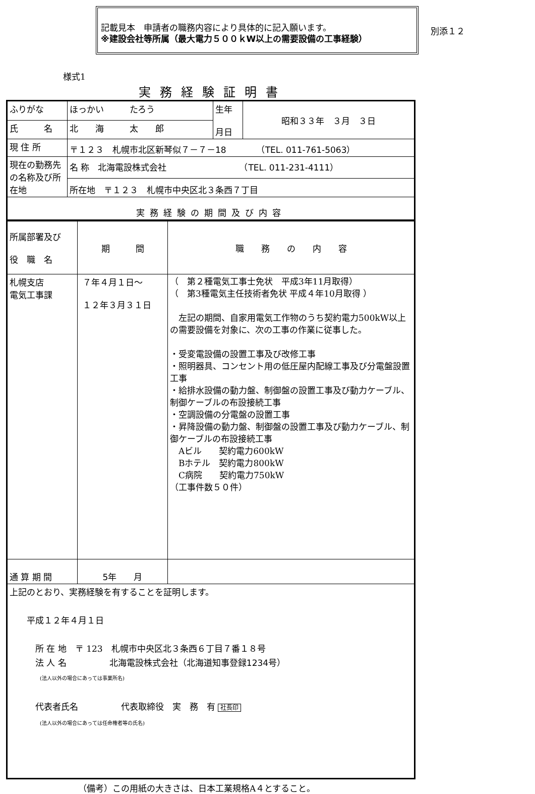記載見本　申請者の職務内容により具体的に記入願います。
※建設会社等所属（最大電力５００ｋW以上の需要設備の工事経験）
別添１２
様式1
実務経験証明書
| ふりがな | ほっかい たろう | 生年 月日 | 昭和３３年 ３月 ３日 |
| 氏 名 | 北 海 太 郎 | | |
| 現 住 所 | 〒１２３ 札幌市北区新琴似７－７－18 （TEL. 011-761-5063） | | |
| 現在の勤務先の名称及び所在地 | 名 称 北海電設株式会社 （TEL. 011-231-4111） | | |
| | 所在地 〒１２３ 札幌市中央区北３条西７丁目 | | |
| 実務経験の期間及び内容 | | | |
| 所属部署及び 役 職 名 | 期 間 | 職 務 の 内 容 |
| 札幌支店 電気工事課 | ７年４月１日～ １２年３月３１日 | （ 第２種電気工事士免状 平成3年11月取得） （ 第3種電気主任技術者免状 平成４年10月取得 ） 左記の期間、自家用電気工作物のうち契約電力500kW以上の需要設備を対象に、次の工事の作業に従事した。 ・受変電設備の設置工事及び改修工事 ・照明器具、コンセント用の低圧屋内配線工事及び分電盤設置工事 ・給排水設備の動力盤、制御盤の設置工事及び動力ケーブル、制御ケーブルの布設接続工事 ・空調設備の分電盤の設置工事 ・昇降設備の動力盤、制御盤の設置工事及び動力ケーブル、制御ケーブルの布設接続工事 Aビル 契約電力600kW Bホテル 契約電力800kW C病院 契約電力750kW （工事件数５０件） |
| 通 算 期 間 | 5 年 月 | |
| 上記のとおり、実務経験を有することを証明します。 平成１２年４月１日 所 在 地 〒 123 札幌市中央区北３条西６丁目７番１８号 法 人 名 北海電設株式会社（北海道知事登録1234号） (法人以外の場合にあっては事業所名) 代表者氏名 代表取締役 実 務 有 社長印 (法人以外の場合にあっては任命権者等の氏名) | | |
（備考）この用紙の大きさは、日本工業規格A４とすること。